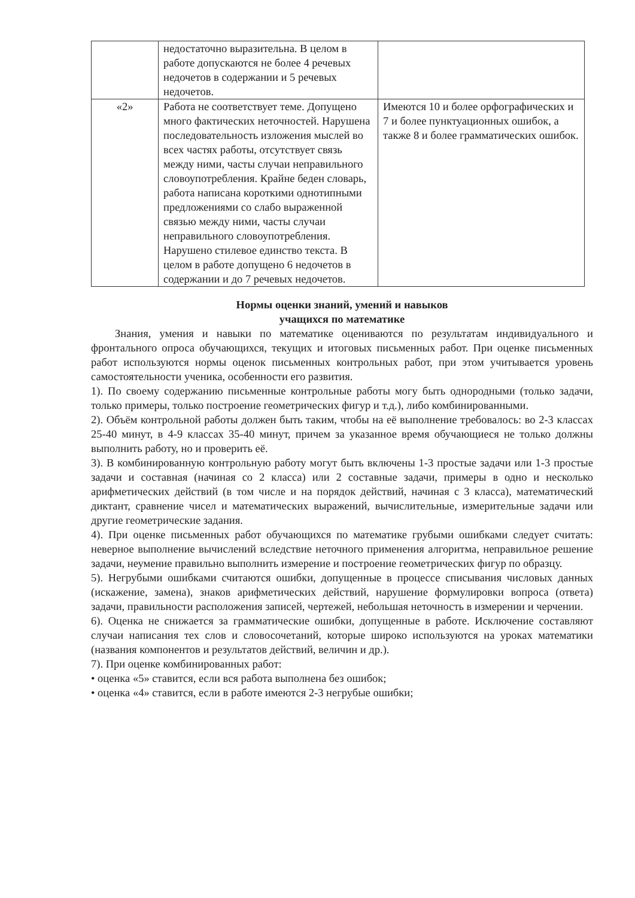| | недостаточно выразительна. В целом в работе допускаются не более 4 речевых недочетов в содержании и 5 речевых недочетов. | |
| «2» | Работа не соответствует теме. Допущено много фактических неточностей. Нарушена последовательность изложения мыслей во всех частях работы, отсутствует связь между ними, часты случаи неправильного словоупотребления. Крайне беден словарь, работа написана короткими однотипными предложениями со слабо выраженной связью между ними, часты случаи неправильного словоупотребления. Нарушено стилевое единство текста. В целом в работе допущено 6 недочетов в содержании и до 7 речевых недочетов. | Имеются 10 и более орфографических и 7 и более пунктуационных ошибок, а также 8 и более грамматических ошибок. |
Нормы оценки знаний, умений и навыков
учащихся по математике
Знания, умения и навыки по математике оцениваются по результатам индивидуального и фронтального опроса обучающихся, текущих и итоговых письменных работ. При оценке письменных работ используются нормы оценок письменных контрольных работ, при этом учитывается уровень самостоятельности ученика, особенности его развития.
1). По своему содержанию письменные контрольные работы могу быть однородными (только задачи, только примеры, только построение геометрических фигур и т.д.), либо комбинированными.
2). Объём контрольной работы должен быть таким, чтобы на её выполнение требовалось: во 2-3 классах 25-40 минут, в 4-9 классах 35-40 минут, причем за указанное время обучающиеся не только должны выполнить работу, но и проверить её.
3). В комбинированную контрольную работу могут быть включены 1-3 простые задачи или 1-3 простые задачи и составная (начиная со 2 класса) или 2 составные задачи, примеры в одно и несколько арифметических действий (в том числе и на порядок действий, начиная с 3 класса), математический диктант, сравнение чисел и математических выражений, вычислительные, измерительные задачи или другие геометрические задания.
4). При оценке письменных работ обучающихся по математике грубыми ошибками следует считать: неверное выполнение вычислений вследствие неточного применения алгоритма, неправильное решение задачи, неумение правильно выполнить измерение и построение геометрических фигур по образцу.
5). Негрубыми ошибками считаются ошибки, допущенные в процессе списывания числовых данных (искажение, замена), знаков арифметических действий, нарушение формулировки вопроса (ответа) задачи, правильности расположения записей, чертежей, небольшая неточность в измерении и черчении.
6). Оценка не снижается за грамматические ошибки, допущенные в работе. Исключение составляют случаи написания тех слов и словосочетаний, которые широко используются на уроках математики (названия компонентов и результатов действий, величин и др.).
7). При оценке комбинированных работ:
• оценка «5» ставится, если вся работа выполнена без ошибок;
• оценка «4» ставится, если в работе имеются 2-3 негрубые ошибки;